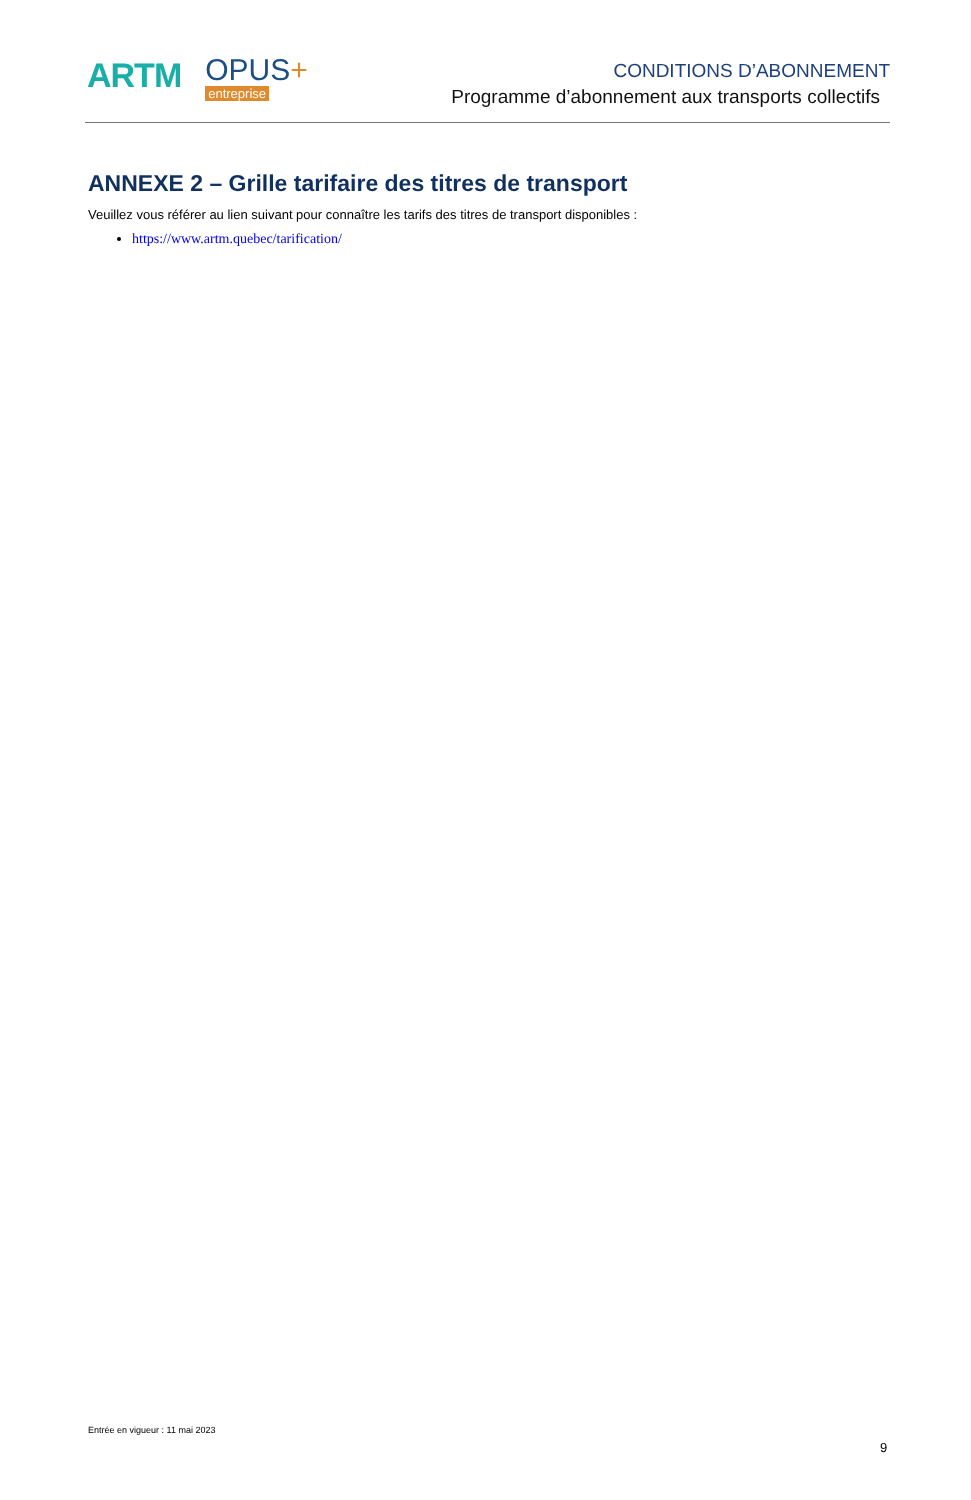ARTM
OPUS+
entreprise
CONDITIONS D’ABONNEMENT
Programme d’abonnement aux transports collectifs
ANNEXE 2 – Grille tarifaire des titres de transport
Veuillez vous référer au lien suivant pour connaître les tarifs des titres de transport disponibles :
https://www.artm.quebec/tarification/
Entrée en vigueur : 11 mai 2023
9